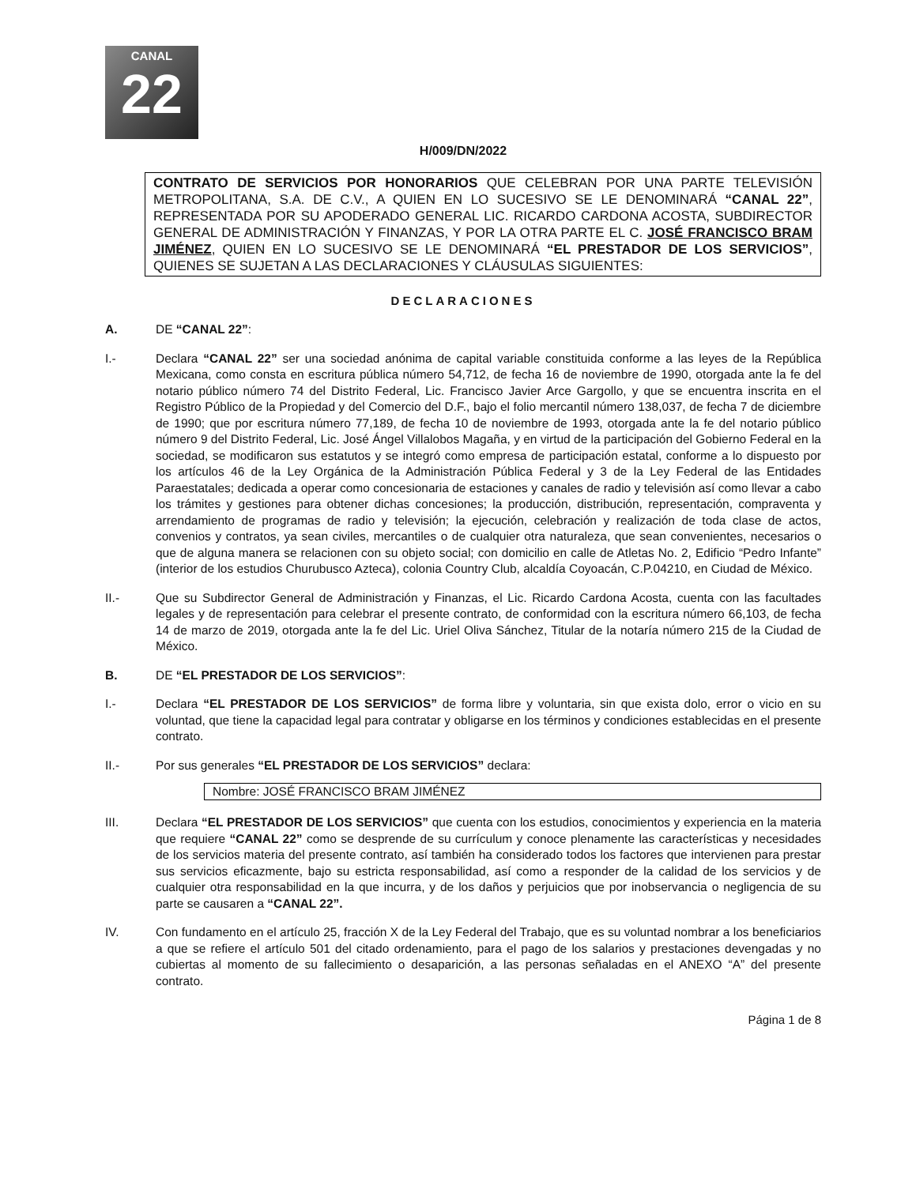CANAL
22
H/009/DN/2022
CONTRATO DE SERVICIOS POR HONORARIOS QUE CELEBRAN POR UNA PARTE TELEVISIÓN METROPOLITANA, S.A. DE C.V., A QUIEN EN LO SUCESIVO SE LE DENOMINARÁ “CANAL 22”, REPRESENTADA POR SU APODERADO GENERAL LIC. RICARDO CARDONA ACOSTA, SUBDIRECTOR GENERAL DE ADMINISTRACIÓN Y FINANZAS, Y POR LA OTRA PARTE EL C. JOSÉ FRANCISCO BRAM JIMÉNEZ, QUIEN EN LO SUCESIVO SE LE DENOMINARÁ “EL PRESTADOR DE LOS SERVICIOS”, QUIENES SE SUJETAN A LAS DECLARACIONES Y CLÁUSULAS SIGUIENTES:
DECLARACIONES
A. DE “CANAL 22”:
I.- Declara “CANAL 22” ser una sociedad anónima de capital variable constituida conforme a las leyes de la República Mexicana, como consta en escritura pública número 54,712, de fecha 16 de noviembre de 1990, otorgada ante la fe del notario público número 74 del Distrito Federal, Lic. Francisco Javier Arce Gargollo, y que se encuentra inscrita en el Registro Público de la Propiedad y del Comercio del D.F., bajo el folio mercantil número 138,037, de fecha 7 de diciembre de 1990; que por escritura número 77,189, de fecha 10 de noviembre de 1993, otorgada ante la fe del notario público número 9 del Distrito Federal, Lic. José Ángel Villalobos Magaña, y en virtud de la participación del Gobierno Federal en la sociedad, se modificaron sus estatutos y se integró como empresa de participación estatal, conforme a lo dispuesto por los artículos 46 de la Ley Orgánica de la Administración Pública Federal y 3 de la Ley Federal de las Entidades Paraestatales; dedicada a operar como concesionaria de estaciones y canales de radio y televisión así como llevar a cabo los trámites y gestiones para obtener dichas concesiones; la producción, distribución, representación, compraventa y arrendamiento de programas de radio y televisión; la ejecución, celebración y realización de toda clase de actos, convenios y contratos, ya sean civiles, mercantiles o de cualquier otra naturaleza, que sean convenientes, necesarios o que de alguna manera se relacionen con su objeto social; con domicilio en calle de Atletas No. 2, Edificio “Pedro Infante” (interior de los estudios Churubusco Azteca), colonia Country Club, alcaldía Coyoacán, C.P.04210, en Ciudad de México.
II.- Que su Subdirector General de Administración y Finanzas, el Lic. Ricardo Cardona Acosta, cuenta con las facultades legales y de representación para celebrar el presente contrato, de conformidad con la escritura número 66,103, de fecha 14 de marzo de 2019, otorgada ante la fe del Lic. Uriel Oliva Sánchez, Titular de la notaría número 215 de la Ciudad de México.
B. DE “EL PRESTADOR DE LOS SERVICIOS”:
I.- Declara “EL PRESTADOR DE LOS SERVICIOS” de forma libre y voluntaria, sin que exista dolo, error o vicio en su voluntad, que tiene la capacidad legal para contratar y obligarse en los términos y condiciones establecidas en el presente contrato.
II.- Por sus generales “EL PRESTADOR DE LOS SERVICIOS” declara:
Nombre: JOSÉ FRANCISCO BRAM JIMÉNEZ
III. Declara “EL PRESTADOR DE LOS SERVICIOS” que cuenta con los estudios, conocimientos y experiencia en la materia que requiere “CANAL 22” como se desprende de su currículum y conoce plenamente las características y necesidades de los servicios materia del presente contrato, así también ha considerado todos los factores que intervienen para prestar sus servicios eficazmente, bajo su estricta responsabilidad, así como a responder de la calidad de los servicios y de cualquier otra responsabilidad en la que incurra, y de los daños y perjuicios que por inobservancia o negligencia de su parte se causaren a “CANAL 22”.
IV. Con fundamento en el artículo 25, fracción X de la Ley Federal del Trabajo, que es su voluntad nombrar a los beneficiarios a que se refiere el artículo 501 del citado ordenamiento, para el pago de los salarios y prestaciones devengadas y no cubiertas al momento de su fallecimiento o desaparición, a las personas señaladas en el ANEXO “A” del presente contrato.
Página 1 de 8